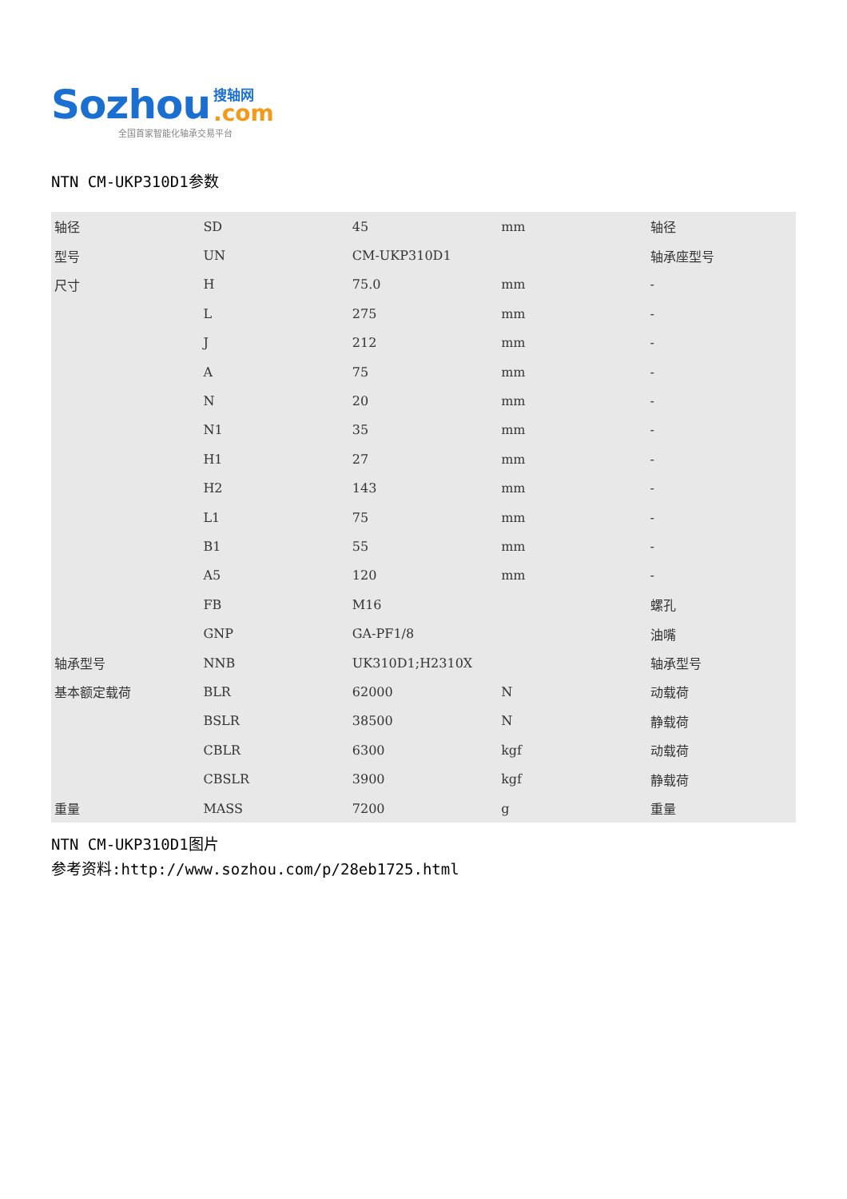Sozhou 搜轴网
.com
全国首家智能化轴承交易平台
NTN CM-UKP310D1参数
| 轴径 | SD | 45 | mm | 轴径 |
| 型号 | UN | CM-UKP310D1 | | 轴承座型号 |
| 尺寸 | H | 75.0 | mm | - |
| | L | 275 | mm | - |
| | J | 212 | mm | - |
| | A | 75 | mm | - |
| | N | 20 | mm | - |
| | N1 | 35 | mm | - |
| | H1 | 27 | mm | - |
| | H2 | 143 | mm | - |
| | L1 | 75 | mm | - |
| | B1 | 55 | mm | - |
| | A5 | 120 | mm | - |
| | FB | M16 | | 螺孔 |
| | GNP | GA-PF1/8 | | 油嘴 |
| 轴承型号 | NNB | UK310D1;H2310X | | 轴承型号 |
| 基本额定载荷 | BLR | 62000 | N | 动载荷 |
| | BSLR | 38500 | N | 静载荷 |
| | CBLR | 6300 | kgf | 动载荷 |
| | CBSLR | 3900 | kgf | 静载荷 |
| 重量 | MASS | 7200 | g | 重量 |
NTN CM-UKP310D1图片
参考资料:http://www.sozhou.com/p/28eb1725.html